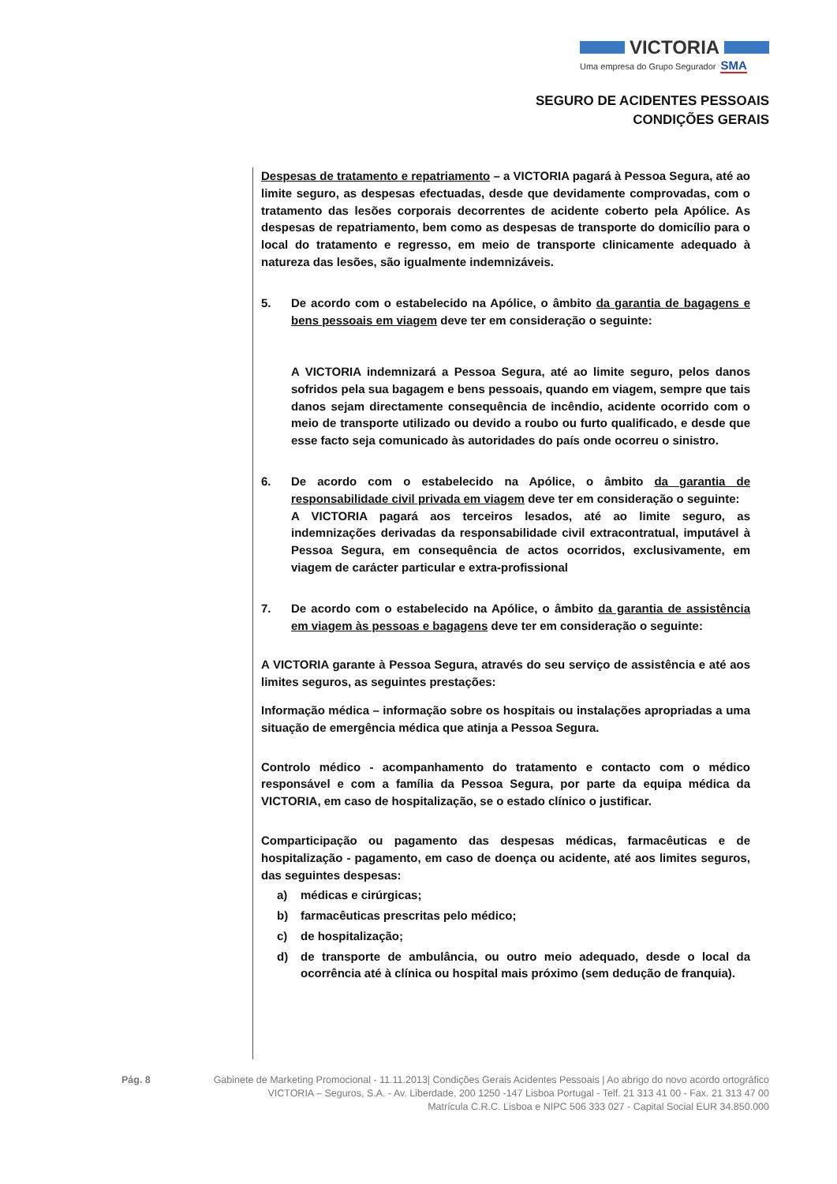VICTORIA
Uma empresa do Grupo Segurador SMA
SEGURO DE ACIDENTES PESSOAIS
CONDIÇÕES GERAIS
Despesas de tratamento e repatriamento – a VICTORIA pagará à Pessoa Segura, até ao limite seguro, as despesas efectuadas, desde que devidamente comprovadas, com o tratamento das lesões corporais decorrentes de acidente coberto pela Apólice. As despesas de repatriamento, bem como as despesas de transporte do domicílio para o local do tratamento e regresso, em meio de transporte clinicamente adequado à natureza das lesões, são igualmente indemnizáveis.
5. De acordo com o estabelecido na Apólice, o âmbito da garantia de bagagens e bens pessoais em viagem deve ter em consideração o seguinte:
A VICTORIA indemnizará a Pessoa Segura, até ao limite seguro, pelos danos sofridos pela sua bagagem e bens pessoais, quando em viagem, sempre que tais danos sejam directamente consequência de incêndio, acidente ocorrido com o meio de transporte utilizado ou devido a roubo ou furto qualificado, e desde que esse facto seja comunicado às autoridades do país onde ocorreu o sinistro.
6. De acordo com o estabelecido na Apólice, o âmbito da garantia de responsabilidade civil privada em viagem deve ter em consideração o seguinte:
A VICTORIA pagará aos terceiros lesados, até ao limite seguro, as indemnizações derivadas da responsabilidade civil extracontratual, imputável à Pessoa Segura, em consequência de actos ocorridos, exclusivamente, em viagem de carácter particular e extra-profissional
7. De acordo com o estabelecido na Apólice, o âmbito da garantia de assistência em viagem às pessoas e bagagens deve ter em consideração o seguinte:
A VICTORIA garante à Pessoa Segura, através do seu serviço de assistência e até aos limites seguros, as seguintes prestações:
Informação médica – informação sobre os hospitais ou instalações apropriadas a uma situação de emergência médica que atinja a Pessoa Segura.
Controlo médico - acompanhamento do tratamento e contacto com o médico responsável e com a família da Pessoa Segura, por parte da equipa médica da VICTORIA, em caso de hospitalização, se o estado clínico o justificar.
Comparticipação ou pagamento das despesas médicas, farmacêuticas e de hospitalização - pagamento, em caso de doença ou acidente, até aos limites seguros, das seguintes despesas:
a) médicas e cirúrgicas;
b) farmacêuticas prescritas pelo médico;
c) de hospitalização;
d) de transporte de ambulância, ou outro meio adequado, desde o local da ocorrência até à clínica ou hospital mais próximo (sem dedução de franquia).
Pág. 8 Gabinete de Marketing Promocional - 11.11.2013| Condições Gerais Acidentes Pessoais | Ao abrigo do novo acordo ortográfico
VICTORIA – Seguros, S.A. - Av. Liberdade, 200 1250 -147 Lisboa Portugal - Telf. 21 313 41 00 - Fax. 21 313 47 00
Matrícula C.R.C. Lisboa e NIPC 506 333 027 - Capital Social EUR 34.850.000